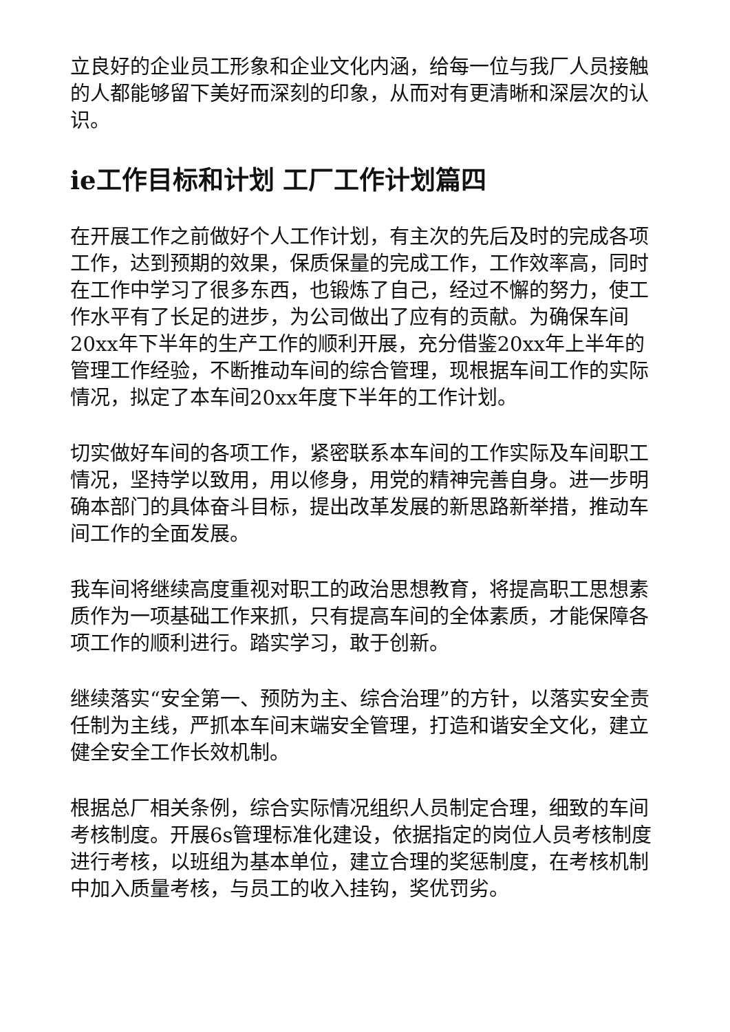立良好的企业员工形象和企业文化内涵，给每一位与我厂人员接触的人都能够留下美好而深刻的印象，从而对有更清晰和深层次的认识。
ie工作目标和计划 工厂工作计划篇四
在开展工作之前做好个人工作计划，有主次的先后及时的完成各项工作，达到预期的效果，保质保量的完成工作，工作效率高，同时在工作中学习了很多东西，也锻炼了自己，经过不懈的努力，使工作水平有了长足的进步，为公司做出了应有的贡献。为确保车间20xx年下半年的生产工作的顺利开展，充分借鉴20xx年上半年的管理工作经验，不断推动车间的综合管理，现根据车间工作的实际情况，拟定了本车间20xx年度下半年的工作计划。
切实做好车间的各项工作，紧密联系本车间的工作实际及车间职工情况，坚持学以致用，用以修身，用党的精神完善自身。进一步明确本部门的具体奋斗目标，提出改革发展的新思路新举措，推动车间工作的全面发展。
我车间将继续高度重视对职工的政治思想教育，将提高职工思想素质作为一项基础工作来抓，只有提高车间的全体素质，才能保障各项工作的顺利进行。踏实学习，敢于创新。
继续落实“安全第一、预防为主、综合治理”的方针，以落实安全责任制为主线，严抓本车间末端安全管理，打造和谐安全文化，建立健全安全工作长效机制。
根据总厂相关条例，综合实际情况组织人员制定合理，细致的车间考核制度。开展6s管理标准化建设，依据指定的岗位人员考核制度进行考核，以班组为基本单位，建立合理的奖惩制度，在考核机制中加入质量考核，与员工的收入挂钩，奖优罚劣。